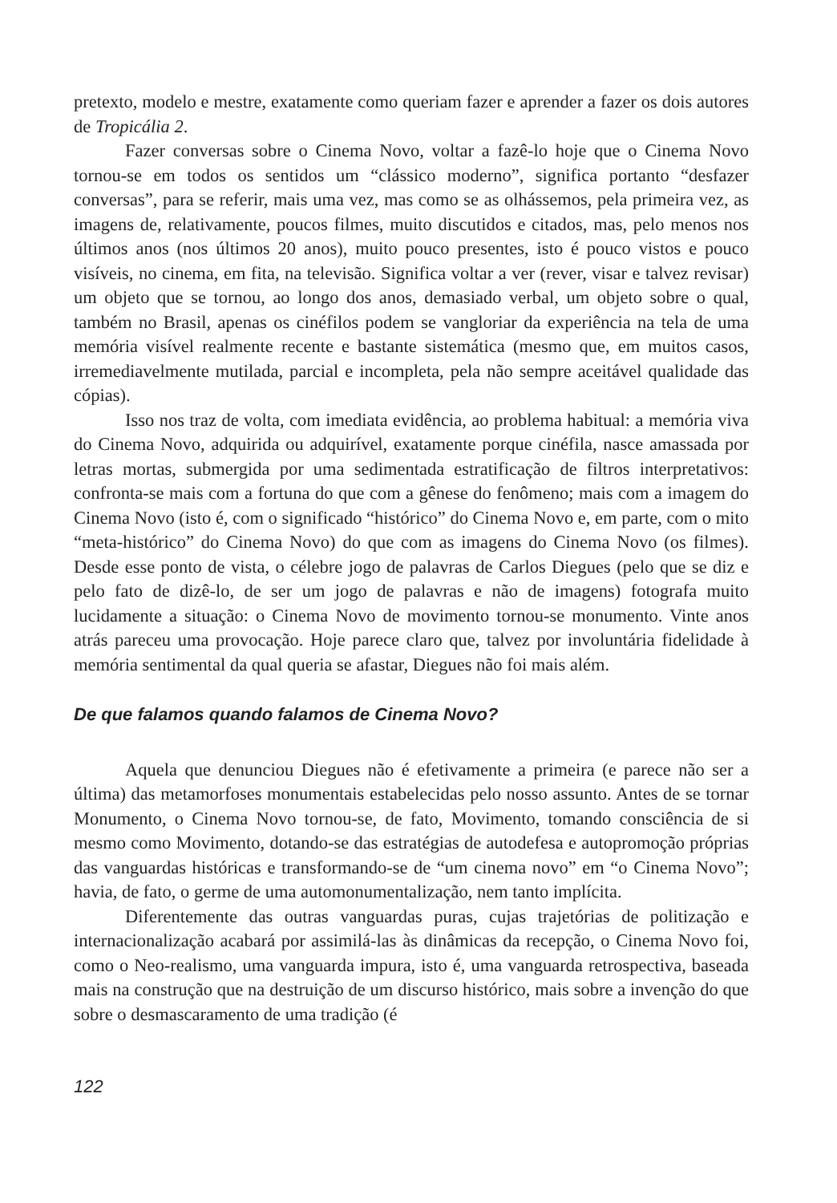pretexto, modelo e mestre, exatamente como queriam fazer e aprender a fazer os dois autores de Tropicália 2.
Fazer conversas sobre o Cinema Novo, voltar a fazê-lo hoje que o Cinema Novo tornou-se em todos os sentidos um “clássico moderno”, significa portanto “desfazer conversas”, para se referir, mais uma vez, mas como se as olhássemos, pela primeira vez, as imagens de, relativamente, poucos filmes, muito discutidos e citados, mas, pelo menos nos últimos anos (nos últimos 20 anos), muito pouco presentes, isto é pouco vistos e pouco visíveis, no cinema, em fita, na televisão. Significa voltar a ver (rever, visar e talvez revisar) um objeto que se tornou, ao longo dos anos, demasiado verbal, um objeto sobre o qual, também no Brasil, apenas os cinéfilos podem se vangloriar da experiência na tela de uma memória visível realmente recente e bastante sistemática (mesmo que, em muitos casos, irremediavelmente mutilada, parcial e incompleta, pela não sempre aceitável qualidade das cópias).
Isso nos traz de volta, com imediata evidência, ao problema habitual: a memória viva do Cinema Novo, adquirida ou adquirível, exatamente porque cinéfila, nasce amassada por letras mortas, submergida por uma sedimentada estratificação de filtros interpretativos: confronta-se mais com a fortuna do que com a gênese do fenômeno; mais com a imagem do Cinema Novo (isto é, com o significado “histórico” do Cinema Novo e, em parte, com o mito “meta-histórico” do Cinema Novo) do que com as imagens do Cinema Novo (os filmes). Desde esse ponto de vista, o célebre jogo de palavras de Carlos Diegues (pelo que se diz e pelo fato de dizê-lo, de ser um jogo de palavras e não de imagens) fotografa muito lucidamente a situação: o Cinema Novo de movimento tornou-se monumento. Vinte anos atrás pareceu uma provocação. Hoje parece claro que, talvez por involuntária fidelidade à memória sentimental da qual queria se afastar, Diegues não foi mais além.
De que falamos quando falamos de Cinema Novo?
Aquela que denunciou Diegues não é efetivamente a primeira (e parece não ser a última) das metamorfoses monumentais estabelecidas pelo nosso assunto. Antes de se tornar Monumento, o Cinema Novo tornou-se, de fato, Movimento, tomando consciência de si mesmo como Movimento, dotando-se das estratégias de autodefesa e autopromoção próprias das vanguardas históricas e transformando-se de “um cinema novo” em “o Cinema Novo”; havia, de fato, o germe de uma automonumentalização, nem tanto implícita.
Diferentemente das outras vanguardas puras, cujas trajetórias de politização e internacionalização acabará por assimilá-las às dinâmicas da recepção, o Cinema Novo foi, como o Neo-realismo, uma vanguarda impura, isto é, uma vanguarda retrospectiva, baseada mais na construção que na destruição de um discurso histórico, mais sobre a invenção do que sobre o desmascaramento de uma tradição (é
122